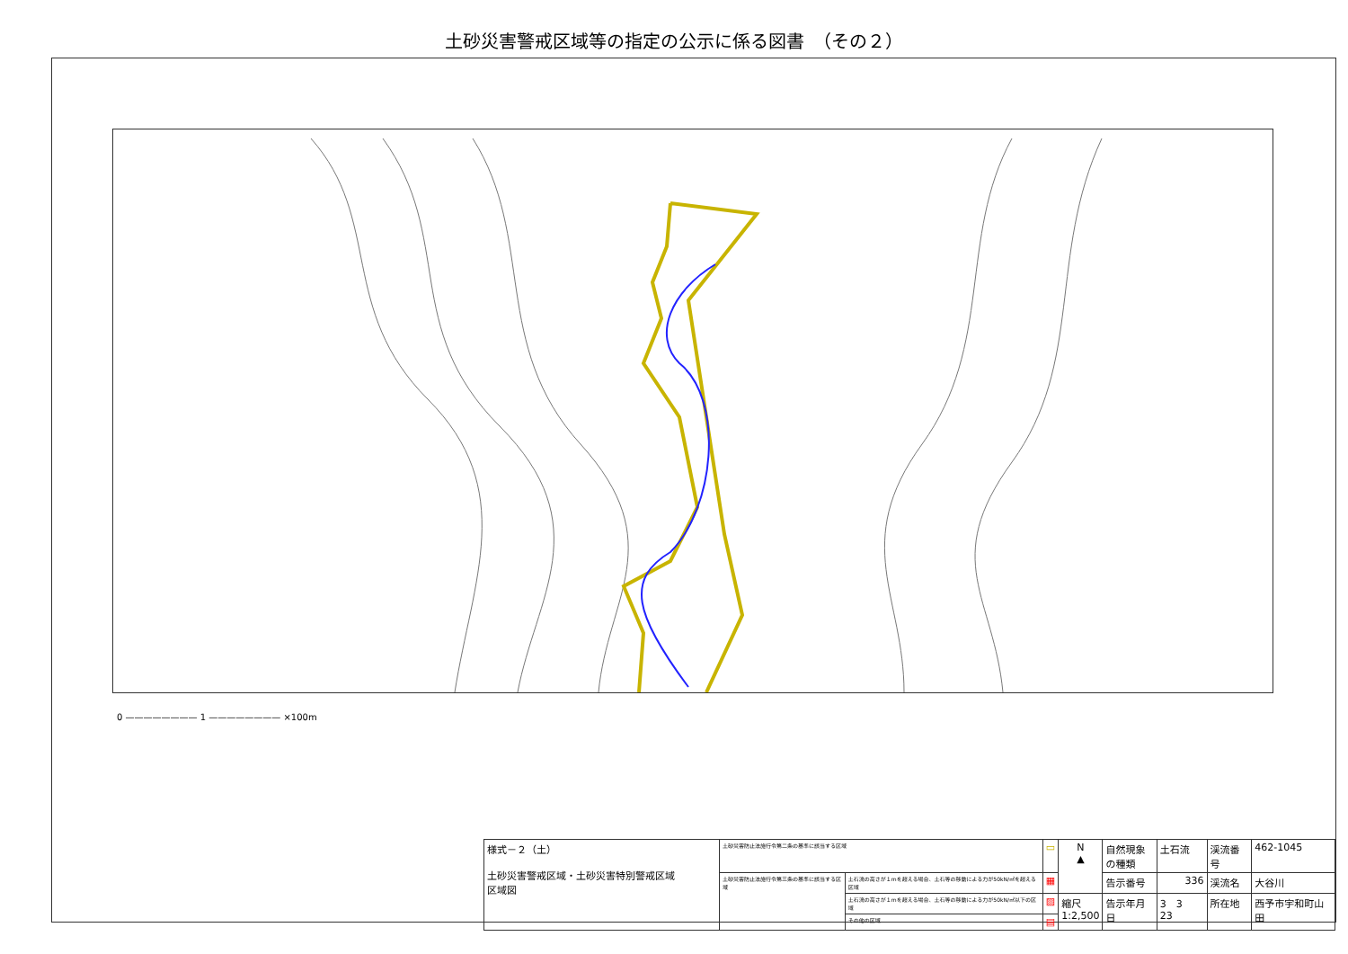土砂災害警戒区域等の指定の公示に係る図書　（その２）
0 ———————— 1 ———————— ×100m
| 様式－２（土） 土砂災害警戒区域・土砂災害特別警戒区域 区域図 | 土砂災害防止法施行令第二条の基準に該当する区域 | | ▭ | N ▲ | 自然現象 の種類 | 土石流 | 渓流番号 | 462-1045 |
| | 土砂災害防止法施行令第三条の基準に該当する区域 | 土石流の高さが１mを超える場合、土石等の移動による力が50kN/㎡を超える区域 | ▦ | | 告示番号 | 336 | 渓流名 | 大谷川 |
| | | 土石流の高さが１mを超える場合、土石等の移動による力が50kN/㎡以下の区域 | ▨ | 縮尺 1:2,500 | 告示年月日 | 3 3 23 | 所在地 | 西予市宇和町山田 |
| | | その他の区域 | ▤ | | | | | |